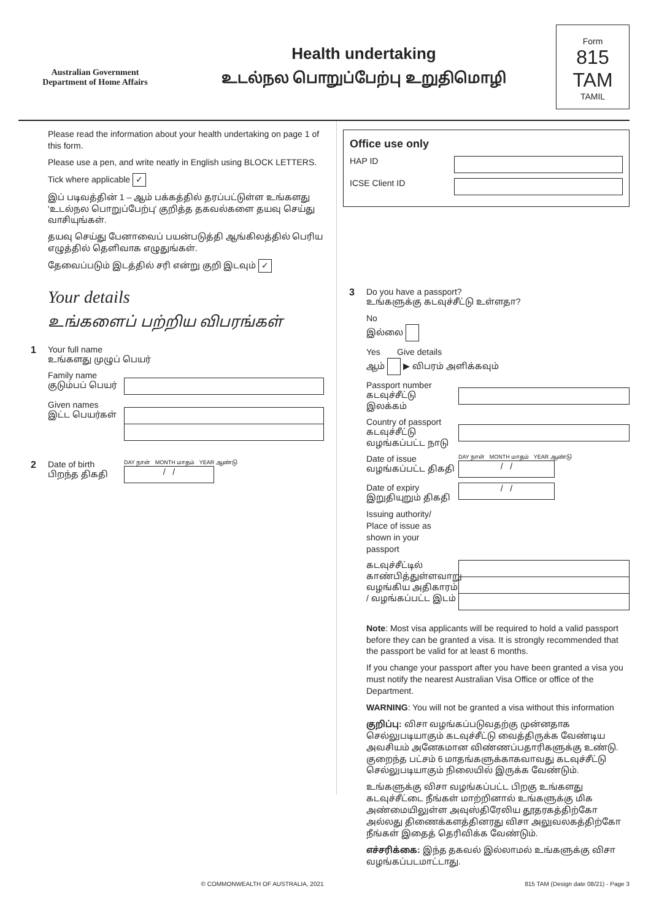Australian Government
Department of Home Affairs
Health undertaking
உடல்நல பொறுப்பேற்பு உறுதிமொழி
Form
815 TAM
TAMIL
Please read the information about your health undertaking on page 1 of this form.
Please use a pen, and write neatly in English using BLOCK LETTERS.
Tick where applicable ✓
இப் படிவத்தின் 1 – ஆம் பக்கத்தில் தரப்பட்டுள்ள உங்களது 'உடல்நல பொறுப்பேற்பு' குறித்த தகவல்களை தயவு செய்து வாசியுங்கள்.
தயவு செய்து பேனாவைப் பயன்படுத்தி ஆங்கிலத்தில் பெரிய எழுத்தில் தெளிவாக எழுதுங்கள்.
தேவைப்படும் இடத்தில் சரி என்று குறி இடவும் ✓
Your details
உங்களைப் பற்றிய விபரங்கள்
1 Your full name
உங்களது முழுப் பெயர்
Family name
குடும்பப் பெயர்
Given names
இட்ட பெயர்கள்
2 Date of birth
பிறந்த திகதி
DAY நாள் MONTH மாதம் YEAR ஆண்டு
/ /
Office use only
HAP ID
ICSE Client ID
3 Do you have a passport?
உங்களுக்கு கடவுச்சீட்டு உள்ளதா?
No
இல்லை
Yes Give details
ஆம் ▶ விபரம் அளிக்கவும்
Passport number
கடவுச்சீட்டு இலக்கம்
Country of passport
கடவுச்சீட்டு வழங்கப்பட்ட நாடு
Date of issue
வழங்கப்பட்ட திகதி
DAY நாள் MONTH மாதம் YEAR ஆண்டு
/ /
Date of expiry
இறுதியுறும் திகதி
/ /
Issuing authority/
Place of issue as
shown in your
passport
கடவுச்சீட்டில் காண்பித்துள்ளவாறு வழங்கிய அதிகாரம் / வழங்கப்பட்ட இடம்
Note: Most visa applicants will be required to hold a valid passport before they can be granted a visa. It is strongly recommended that the passport be valid for at least 6 months.
If you change your passport after you have been granted a visa you must notify the nearest Australian Visa Office or office of the Department.
WARNING: You will not be granted a visa without this information
குறிப்பு: விசா வழங்கப்படுவதற்கு முன்னதாக செல்லுபடியாகும் கடவுச்சீட்டு வைத்திருக்க வேண்டிய அவசியம் அனேகமான விண்ணப்பதாரிகளுக்கு உண்டு. குறைந்த பட்சம் 6 மாதங்களுக்காகவாவது கடவுச்சீட்டு செல்லுபடியாகும் நிலையில் இருக்க வேண்டும்.
உங்களுக்கு விசா வழங்கப்பட்ட பிறகு உங்களது கடவுச்சீட்டை நீங்கள் மாற்றினால் உங்களுக்கு மிக அண்மையிலுள்ள அவுஸ்திரேலிய தூதரகத்திற்கோ அல்லது திணைக்களத்தினரது விசா அலுவலகத்திற்கோ நீங்கள் இதைத் தெரிவிக்க வேண்டும்.
எச்சரிக்கை: இந்த தகவல் இல்லாமல் உங்களுக்கு விசா வழங்கப்படமாட்டாது.
© COMMONWEALTH OF AUSTRALIA, 2021 815 TAM (Design date 08/21) - Page 3